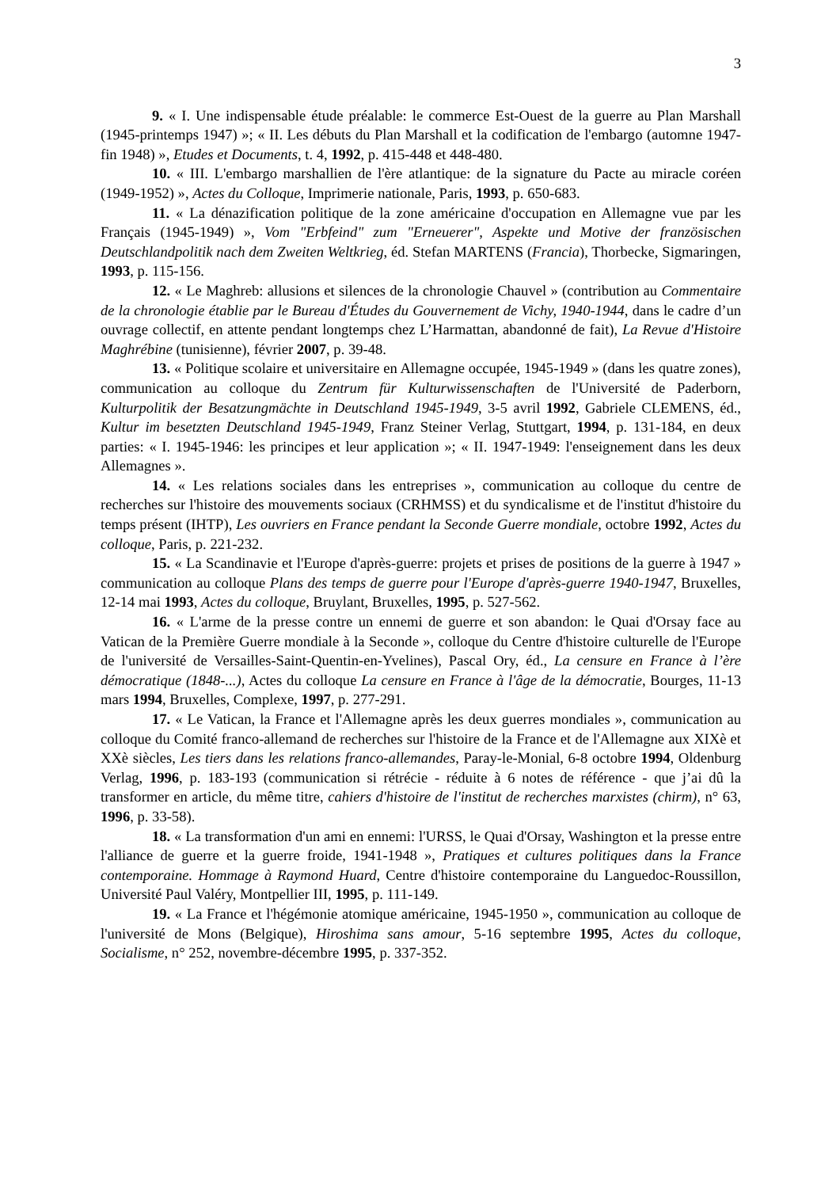3
9. « I. Une indispensable étude préalable: le commerce Est-Ouest de la guerre au Plan Marshall (1945-printemps 1947) »; « II. Les débuts du Plan Marshall et la codification de l'embargo (automne 1947-fin 1948) », Etudes et Documents, t. 4, 1992, p. 415-448 et 448-480.
10. « III. L'embargo marshallien de l'ère atlantique: de la signature du Pacte au miracle coréen (1949-1952) », Actes du Colloque, Imprimerie nationale, Paris, 1993, p. 650-683.
11. « La dénazification politique de la zone américaine d'occupation en Allemagne vue par les Français (1945-1949) », Vom "Erbfeind" zum "Erneuerer", Aspekte und Motive der französischen Deutschlandpolitik nach dem Zweiten Weltkrieg, éd. Stefan MARTENS (Francia), Thorbecke, Sigmaringen, 1993, p. 115-156.
12. « Le Maghreb: allusions et silences de la chronologie Chauvel » (contribution au Commentaire de la chronologie établie par le Bureau d'Études du Gouvernement de Vichy, 1940-1944, dans le cadre d’un ouvrage collectif, en attente pendant longtemps chez L’Harmattan, abandonné de fait), La Revue d'Histoire Maghrébine (tunisienne), février 2007, p. 39-48.
13. « Politique scolaire et universitaire en Allemagne occupée, 1945-1949 » (dans les quatre zones), communication au colloque du Zentrum für Kulturwissenschaften de l'Université de Paderborn, Kulturpolitik der Besatzungmächte in Deutschland 1945-1949, 3-5 avril 1992, Gabriele CLEMENS, éd., Kultur im besetzten Deutschland 1945-1949, Franz Steiner Verlag, Stuttgart, 1994, p. 131-184, en deux parties: « I. 1945-1946: les principes et leur application »; « II. 1947-1949: l'enseignement dans les deux Allemagnes ».
14. « Les relations sociales dans les entreprises », communication au colloque du centre de recherches sur l'histoire des mouvements sociaux (CRHMSS) et du syndicalisme et de l'institut d'histoire du temps présent (IHTP), Les ouvriers en France pendant la Seconde Guerre mondiale, octobre 1992, Actes du colloque, Paris, p. 221-232.
15. « La Scandinavie et l'Europe d'après-guerre: projets et prises de positions de la guerre à 1947 » communication au colloque Plans des temps de guerre pour l'Europe d'après-guerre 1940-1947, Bruxelles, 12-14 mai 1993, Actes du colloque, Bruylant, Bruxelles, 1995, p. 527-562.
16. « L'arme de la presse contre un ennemi de guerre et son abandon: le Quai d'Orsay face au Vatican de la Première Guerre mondiale à la Seconde », colloque du Centre d'histoire culturelle de l'Europe de l'université de Versailles-Saint-Quentin-en-Yvelines), Pascal Ory, éd., La censure en France à l’ère démocratique (1848-...), Actes du colloque La censure en France à l'âge de la démocratie, Bourges, 11-13 mars 1994, Bruxelles, Complexe, 1997, p. 277-291.
17. « Le Vatican, la France et l'Allemagne après les deux guerres mondiales », communication au colloque du Comité franco-allemand de recherches sur l'histoire de la France et de l'Allemagne aux XIXè et XXè siècles, Les tiers dans les relations franco-allemandes, Paray-le-Monial, 6-8 octobre 1994, Oldenburg Verlag, 1996, p. 183-193 (communication si rétrécie - réduite à 6 notes de référence - que j’ai dû la transformer en article, du même titre, cahiers d'histoire de l'institut de recherches marxistes (chirm), n° 63, 1996, p. 33-58).
18. « La transformation d'un ami en ennemi: l'URSS, le Quai d'Orsay, Washington et la presse entre l'alliance de guerre et la guerre froide, 1941-1948 », Pratiques et cultures politiques dans la France contemporaine. Hommage à Raymond Huard, Centre d'histoire contemporaine du Languedoc-Roussillon, Université Paul Valéry, Montpellier III, 1995, p. 111-149.
19. « La France et l'hégémonie atomique américaine, 1945-1950 », communication au colloque de l'université de Mons (Belgique), Hiroshima sans amour, 5-16 septembre 1995, Actes du colloque, Socialisme, n° 252, novembre-décembre 1995, p. 337-352.